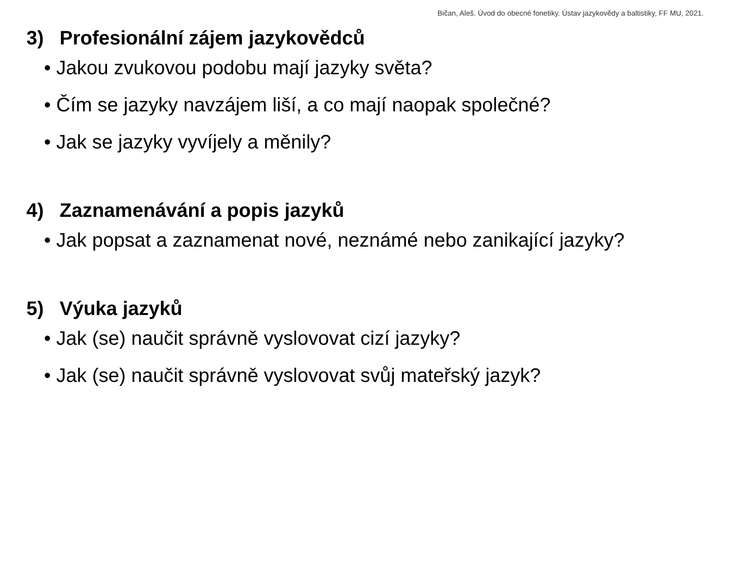Bičan, Aleš. Úvod do obecné fonetiky. Ústav jazykovědy a baltistiky, FF MU, 2021.
3) Profesionální zájem jazykovědců
• Jakou zvukovou podobu mají jazyky světa?
• Čím se jazyky navzájem liší, a co mají naopak společné?
• Jak se jazyky vyvíjely a měnily?
4) Zaznamenávání a popis jazyků
• Jak popsat a zaznamenat nové, neznámé nebo zanikající jazyky?
5) Výuka jazyků
• Jak (se) naučit správně vyslovovat cizí jazyky?
• Jak (se) naučit správně vyslovovat svůj mateřský jazyk?